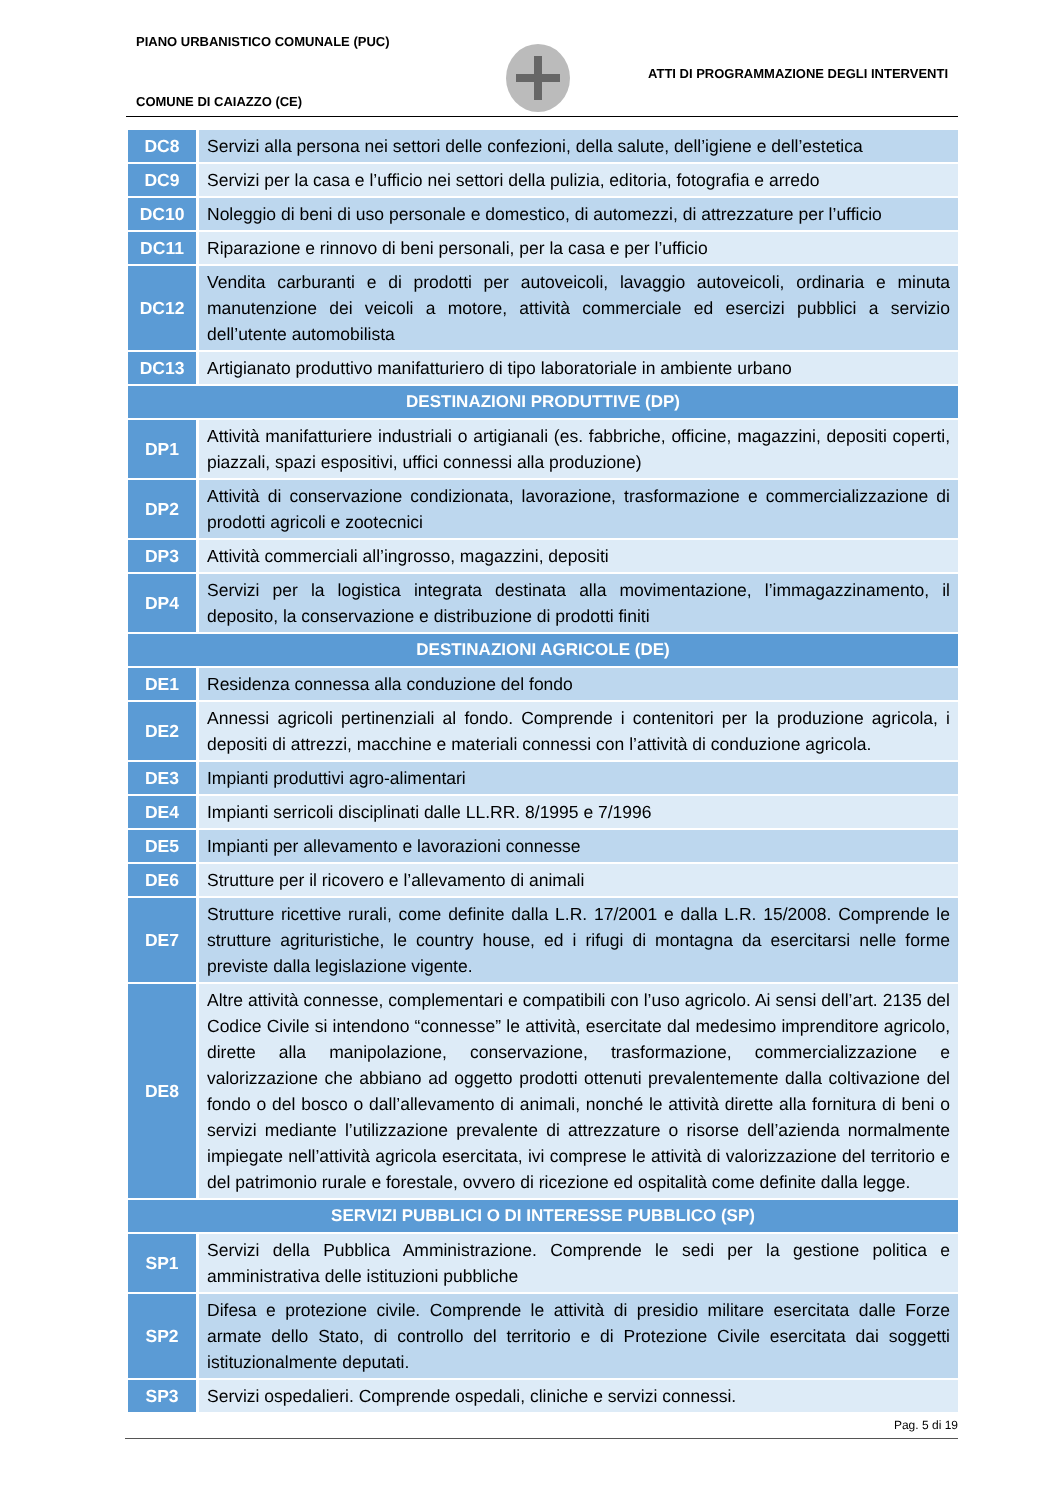PIANO URBANISTICO COMUNALE (PUC)
ATTI DI PROGRAMMAZIONE DEGLI INTERVENTI
COMUNE DI CAIAZZO (CE)
| DC8 | Servizi alla persona nei settori delle confezioni, della salute, dell’igiene e dell’estetica |
| DC9 | Servizi per la casa e l’ufficio nei settori della pulizia, editoria, fotografia e arredo |
| DC10 | Noleggio di beni di uso personale e domestico, di automezzi, di attrezzature per l’ufficio |
| DC11 | Riparazione e rinnovo di beni personali, per la casa e per l’ufficio |
| DC12 | Vendita carburanti e di prodotti per autoveicoli, lavaggio autoveicoli, ordinaria e minuta manutenzione dei veicoli a motore, attività commerciale ed esercizi pubblici a servizio dell’utente automobilista |
| DC13 | Artigianato produttivo manifatturiero di tipo laboratoriale in ambiente urbano |
| DESTINAZIONI PRODUTTIVE (DP) | |
| DP1 | Attività manifatturiere industriali o artigianali (es. fabbriche, officine, magazzini, depositi coperti, piazzali, spazi espositivi, uffici connessi alla produzione) |
| DP2 | Attività di conservazione condizionata, lavorazione, trasformazione e commercializzazione di prodotti agricoli e zootecnici |
| DP3 | Attività commerciali all’ingrosso, magazzini, depositi |
| DP4 | Servizi per la logistica integrata destinata alla movimentazione, l’immagazzinamento, il deposito, la conservazione e distribuzione di prodotti finiti |
| DESTINAZIONI AGRICOLE (DE) | |
| DE1 | Residenza connessa alla conduzione del fondo |
| DE2 | Annessi agricoli pertinenziali al fondo. Comprende i contenitori per la produzione agricola, i depositi di attrezzi, macchine e materiali connessi con l’attività di conduzione agricola. |
| DE3 | Impianti produttivi agro-alimentari |
| DE4 | Impianti serricoli disciplinati dalle LL.RR. 8/1995 e 7/1996 |
| DE5 | Impianti per allevamento e lavorazioni connesse |
| DE6 | Strutture per il ricovero e l’allevamento di animali |
| DE7 | Strutture ricettive rurali, come definite dalla L.R. 17/2001 e dalla L.R. 15/2008. Comprende le strutture agrituristiche, le country house, ed i rifugi di montagna da esercitarsi nelle forme previste dalla legislazione vigente. |
| DE8 | Altre attività connesse, complementari e compatibili con l’uso agricolo. Ai sensi dell’art. 2135 del Codice Civile si intendono “connesse” le attività, esercitate dal medesimo imprenditore agricolo, dirette alla manipolazione, conservazione, trasformazione, commercializzazione e valorizzazione che abbiano ad oggetto prodotti ottenuti prevalentemente dalla coltivazione del fondo o del bosco o dall’allevamento di animali, nonché le attività dirette alla fornitura di beni o servizi mediante l’utilizzazione prevalente di attrezzature o risorse dell’azienda normalmente impiegate nell’attività agricola esercitata, ivi comprese le attività di valorizzazione del territorio e del patrimonio rurale e forestale, ovvero di ricezione ed ospitalità come definite dalla legge. |
| SERVIZI PUBBLICI O DI INTERESSE PUBBLICO (SP) | |
| SP1 | Servizi della Pubblica Amministrazione. Comprende le sedi per la gestione politica e amministrativa delle istituzioni pubbliche |
| SP2 | Difesa e protezione civile. Comprende le attività di presidio militare esercitata dalle Forze armate dello Stato, di controllo del territorio e di Protezione Civile esercitata dai soggetti istituzionalmente deputati. |
| SP3 | Servizi ospedalieri. Comprende ospedali, cliniche e servizi connessi. |
Pag. 5 di 19